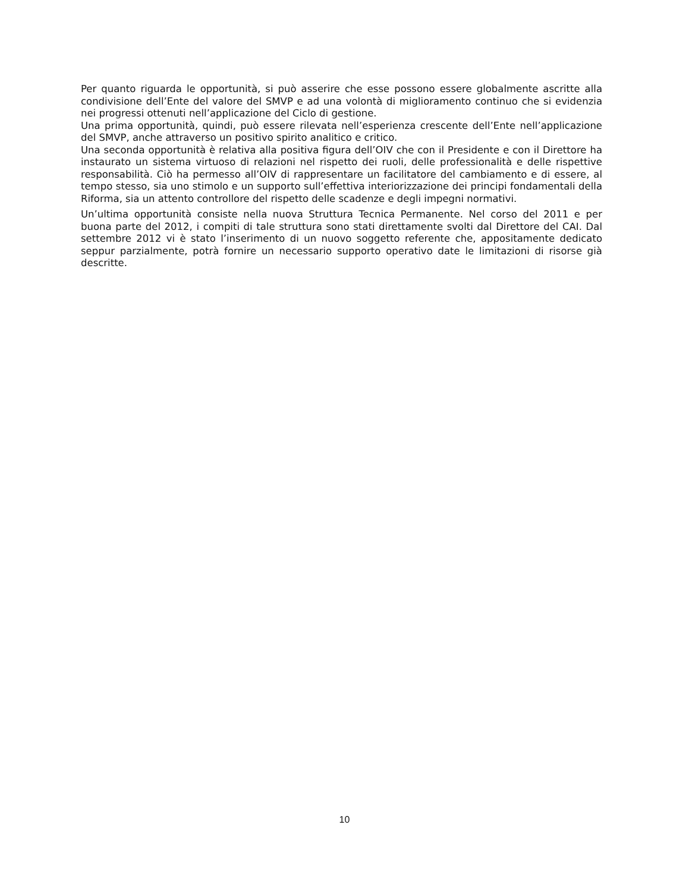Per quanto riguarda le opportunità, si può asserire che esse possono essere globalmente ascritte alla condivisione dell’Ente del valore del SMVP e ad una volontà di miglioramento continuo che si evidenzia nei progressi ottenuti nell’applicazione del Ciclo di gestione.
Una prima opportunità, quindi, può essere rilevata nell’esperienza crescente dell’Ente nell’applicazione del SMVP, anche attraverso un positivo spirito analitico e critico.
Una seconda opportunità è relativa alla positiva figura dell’OIV che con il Presidente e con il Direttore ha instaurato un sistema virtuoso di relazioni nel rispetto dei ruoli, delle professionalità e delle rispettive responsabilità. Ciò ha permesso all’OIV di rappresentare un facilitatore del cambiamento e di essere, al tempo stesso, sia uno stimolo e un supporto sull’effettiva interiorizzazione dei principi fondamentali della Riforma, sia un attento controllore del rispetto delle scadenze e degli impegni normativi.
Un’ultima opportunità consiste nella nuova Struttura Tecnica Permanente. Nel corso del 2011 e per buona parte del 2012, i compiti di tale struttura sono stati direttamente svolti dal Direttore del CAI. Dal settembre 2012 vi è stato l’inserimento di un nuovo soggetto referente che, appositamente dedicato seppur parzialmente, potrà fornire un necessario supporto operativo date le limitazioni di risorse già descritte.
10